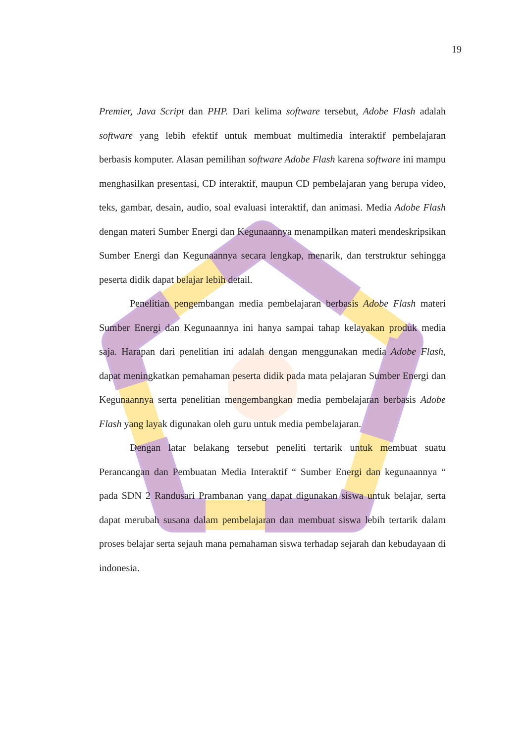19
Premier, Java Script dan PHP. Dari kelima software tersebut, Adobe Flash adalah software yang lebih efektif untuk membuat multimedia interaktif pembelajaran berbasis komputer. Alasan pemilihan software Adobe Flash karena software ini mampu menghasilkan presentasi, CD interaktif, maupun CD pembelajaran yang berupa video, teks, gambar, desain, audio, soal evaluasi interaktif, dan animasi. Media Adobe Flash dengan materi Sumber Energi dan Kegunaannya menampilkan materi mendeskripsikan Sumber Energi dan Kegunaannya secara lengkap, menarik, dan terstruktur sehingga peserta didik dapat belajar lebih detail.
Penelitian pengembangan media pembelajaran berbasis Adobe Flash materi Sumber Energi dan Kegunaannya ini hanya sampai tahap kelayakan produk media saja. Harapan dari penelitian ini adalah dengan menggunakan media Adobe Flash, dapat meningkatkan pemahaman peserta didik pada mata pelajaran Sumber Energi dan Kegunaannya serta penelitian mengembangkan media pembelajaran berbasis Adobe Flash yang layak digunakan oleh guru untuk media pembelajaran.
Dengan latar belakang tersebut peneliti tertarik untuk membuat suatu Perancangan dan Pembuatan Media Interaktif “ Sumber Energi dan kegunaannya “ pada SDN 2 Randusari Prambanan yang dapat digunakan siswa untuk belajar, serta dapat merubah susana dalam pembelajaran dan membuat siswa lebih tertarik dalam proses belajar serta sejauh mana pemahaman siswa terhadap sejarah dan kebudayaan di indonesia.